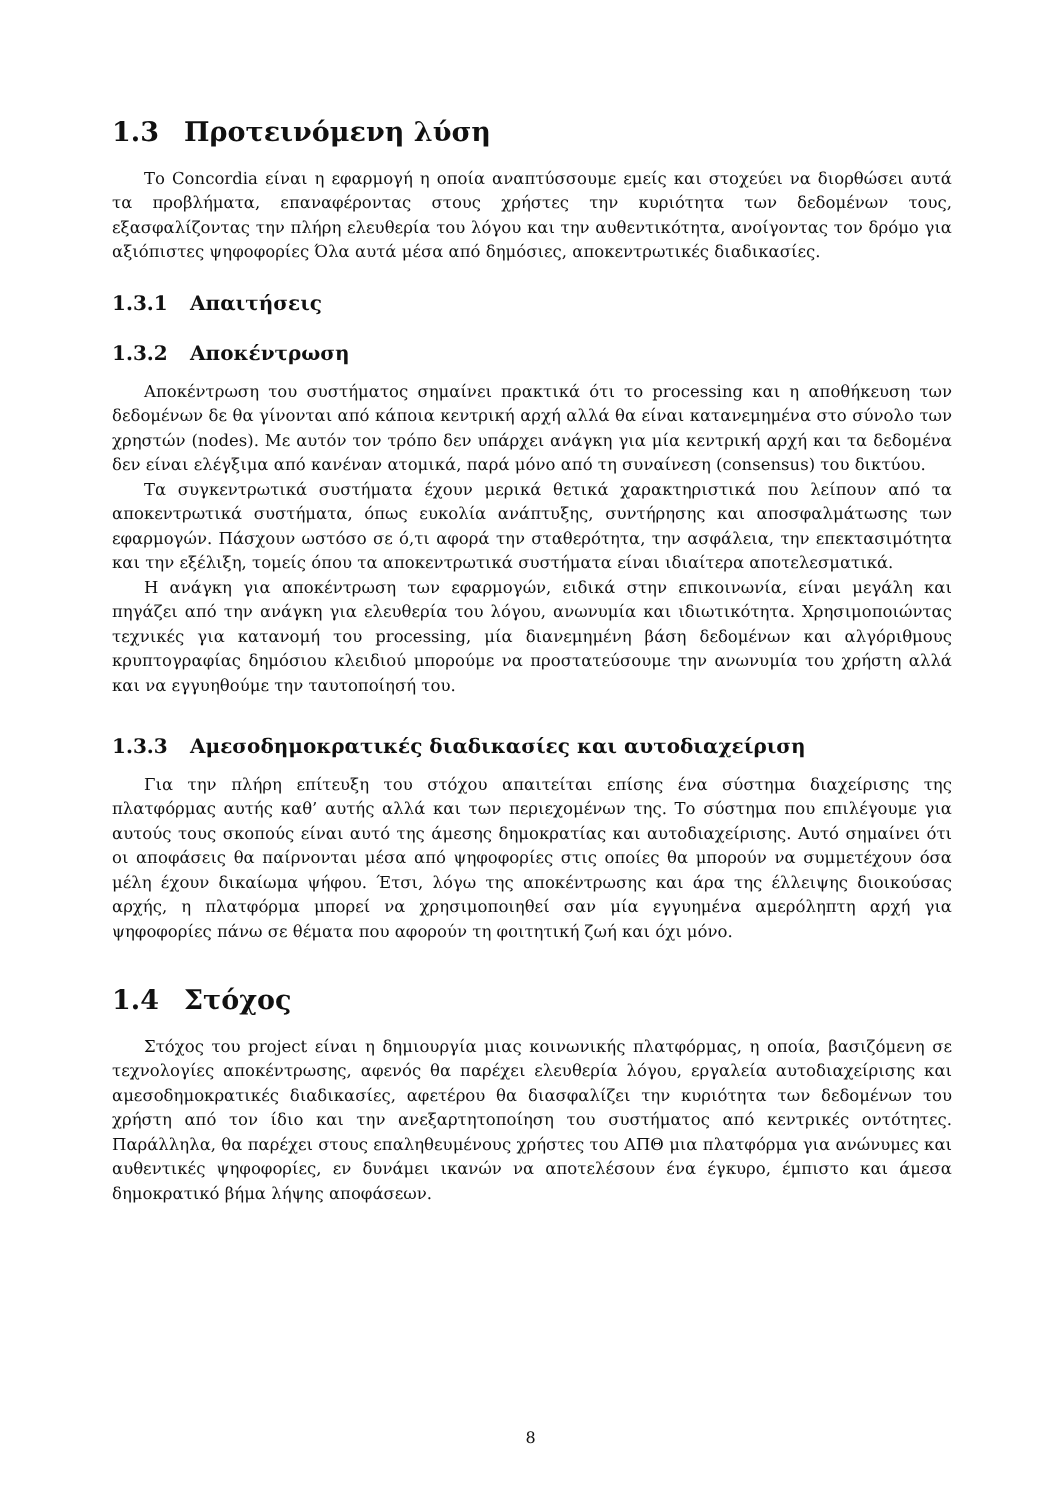1.3 Προτεινόμενη λύση
Το Concordia είναι η εφαρμογή η οποία αναπτύσσουμε εμείς και στοχεύει να διορθώσει αυτά τα προβλήματα, επαναφέροντας στους χρήστες την κυριότητα των δεδομένων τους, εξασφαλίζοντας την πλήρη ελευθερία του λόγου και την αυθεντικότητα, ανοίγοντας τον δρόμο για αξιόπιστες ψηφοφορίες Όλα αυτά μέσα από δημόσιες, αποκεντρωτικές διαδικασίες.
1.3.1 Απαιτήσεις
1.3.2 Αποκέντρωση
Αποκέντρωση του συστήματος σημαίνει πρακτικά ότι το processing και η αποθήκευση των δεδομένων δε θα γίνονται από κάποια κεντρική αρχή αλλά θα είναι κατανεμημένα στο σύνολο των χρηστών (nodes). Με αυτόν τον τρόπο δεν υπάρχει ανάγκη για μία κεντρική αρχή και τα δεδομένα δεν είναι ελέγξιμα από κανέναν ατομικά, παρά μόνο από τη συναίνεση (consensus) του δικτύου.
Τα συγκεντρωτικά συστήματα έχουν μερικά θετικά χαρακτηριστικά που λείπουν από τα αποκεντρωτικά συστήματα, όπως ευκολία ανάπτυξης, συντήρησης και αποσφαλμάτωσης των εφαρμογών. Πάσχουν ωστόσο σε ό,τι αφορά την σταθερότητα, την ασφάλεια, την επεκτασιμότητα και την εξέλιξη, τομείς όπου τα αποκεντρωτικά συστήματα είναι ιδιαίτερα αποτελεσματικά.
Η ανάγκη για αποκέντρωση των εφαρμογών, ειδικά στην επικοινωνία, είναι μεγάλη και πηγάζει από την ανάγκη για ελευθερία του λόγου, ανωνυμία και ιδιωτικότητα. Χρησιμοποιώντας τεχνικές για κατανομή του processing, μία διανεμημένη βάση δεδομένων και αλγόριθμους κρυπτογραφίας δημόσιου κλειδιού μπορούμε να προστατεύσουμε την ανωνυμία του χρήστη αλλά και να εγγυηθούμε την ταυτοποίησή του.
1.3.3 Αμεσοδημοκρατικές διαδικασίες και αυτοδιαχείριση
Για την πλήρη επίτευξη του στόχου απαιτείται επίσης ένα σύστημα διαχείρισης της πλατφόρμας αυτής καθ’ αυτής αλλά και των περιεχομένων της. Το σύστημα που επιλέγουμε για αυτούς τους σκοπούς είναι αυτό της άμεσης δημοκρατίας και αυτοδιαχείρισης. Αυτό σημαίνει ότι οι αποφάσεις θα παίρνονται μέσα από ψηφοφορίες στις οποίες θα μπορούν να συμμετέχουν όσα μέλη έχουν δικαίωμα ψήφου. Έτσι, λόγω της αποκέντρωσης και άρα της έλλειψης διοικούσας αρχής, η πλατφόρμα μπορεί να χρησιμοποιηθεί σαν μία εγγυημένα αμερόληπτη αρχή για ψηφοφορίες πάνω σε θέματα που αφορούν τη φοιτητική ζωή και όχι μόνο.
1.4 Στόχος
Στόχος του project είναι η δημιουργία μιας κοινωνικής πλατφόρμας, η οποία, βασιζόμενη σε τεχνολογίες αποκέντρωσης, αφενός θα παρέχει ελευθερία λόγου, εργαλεία αυτοδιαχείρισης και αμεσοδημοκρατικές διαδικασίες, αφετέρου θα διασφαλίζει την κυριότητα των δεδομένων του χρήστη από τον ίδιο και την ανεξαρτητοποίηση του συστήματος από κεντρικές οντότητες. Παράλληλα, θα παρέχει στους επαληθευμένους χρήστες του ΑΠΘ μια πλατφόρμα για ανώνυμες και αυθεντικές ψηφοφορίες, εν δυνάμει ικανών να αποτελέσουν ένα έγκυρο, έμπιστο και άμεσα δημοκρατικό βήμα λήψης αποφάσεων.
8